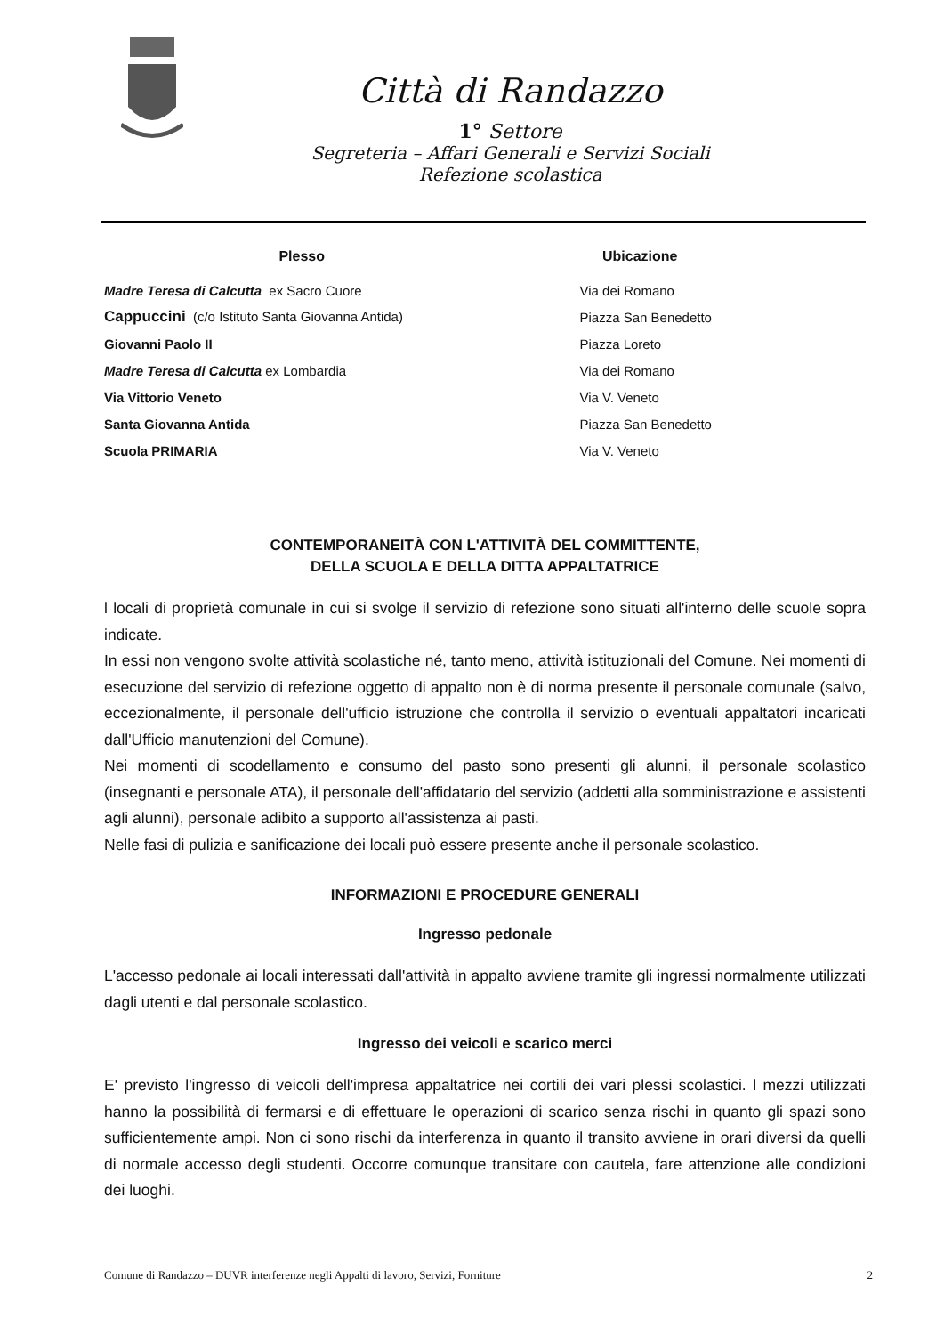Città di Randazzo
1° Settore
Segreteria – Affari Generali e Servizi Sociali
Refezione scolastica
| Plesso | Ubicazione |
| --- | --- |
| Madre Teresa di Calcutta ex Sacro Cuore | Via dei Romano |
| Cappuccini (c/o Istituto Santa Giovanna Antida) | Piazza San Benedetto |
| Giovanni Paolo II | Piazza Loreto |
| Madre Teresa di Calcutta ex Lombardia | Via dei Romano |
| Via Vittorio Veneto | Via V. Veneto |
| Santa Giovanna Antida | Piazza San Benedetto |
| Scuola PRIMARIA | Via V. Veneto |
CONTEMPORANEITÀ CON L'ATTIVITÀ DEL COMMITTENTE,
DELLA SCUOLA E DELLA DITTA APPALTATRICE
l locali di proprietà comunale in cui si svolge il servizio di refezione sono situati all'interno delle scuole sopra indicate.
In essi non vengono svolte attività scolastiche né, tanto meno, attività istituzionali del Comune. Nei momenti di esecuzione del servizio di refezione oggetto di appalto non è di norma presente il personale comunale (salvo, eccezionalmente, il personale dell'ufficio istruzione che controlla il servizio o eventuali appaltatori incaricati dall'Ufficio manutenzioni del Comune).
Nei momenti di scodellamento e consumo del pasto sono presenti gli alunni, il personale scolastico (insegnanti e personale ATA), il personale dell'affidatario del servizio (addetti alla somministrazione e assistenti agli alunni), personale adibito a supporto all'assistenza ai pasti.
Nelle fasi di pulizia e sanificazione dei locali può essere presente anche il personale scolastico.
INFORMAZIONI E PROCEDURE GENERALI
Ingresso pedonale
L'accesso pedonale ai locali interessati dall'attività in appalto avviene tramite gli ingressi normalmente utilizzati dagli utenti e dal personale scolastico.
Ingresso dei veicoli e scarico merci
E' previsto l'ingresso di veicoli dell'impresa appaltatrice nei cortili dei vari plessi scolastici. l mezzi utilizzati hanno la possibilità di fermarsi e di effettuare le operazioni di scarico senza rischi in quanto gli spazi sono sufficientemente ampi. Non ci sono rischi da interferenza in quanto il transito avviene in orari diversi da quelli di normale accesso degli studenti. Occorre comunque transitare con cautela, fare attenzione alle condizioni dei luoghi.
Comune di Randazzo – DUVR interferenze negli Appalti di lavoro, Servizi, Forniture 2